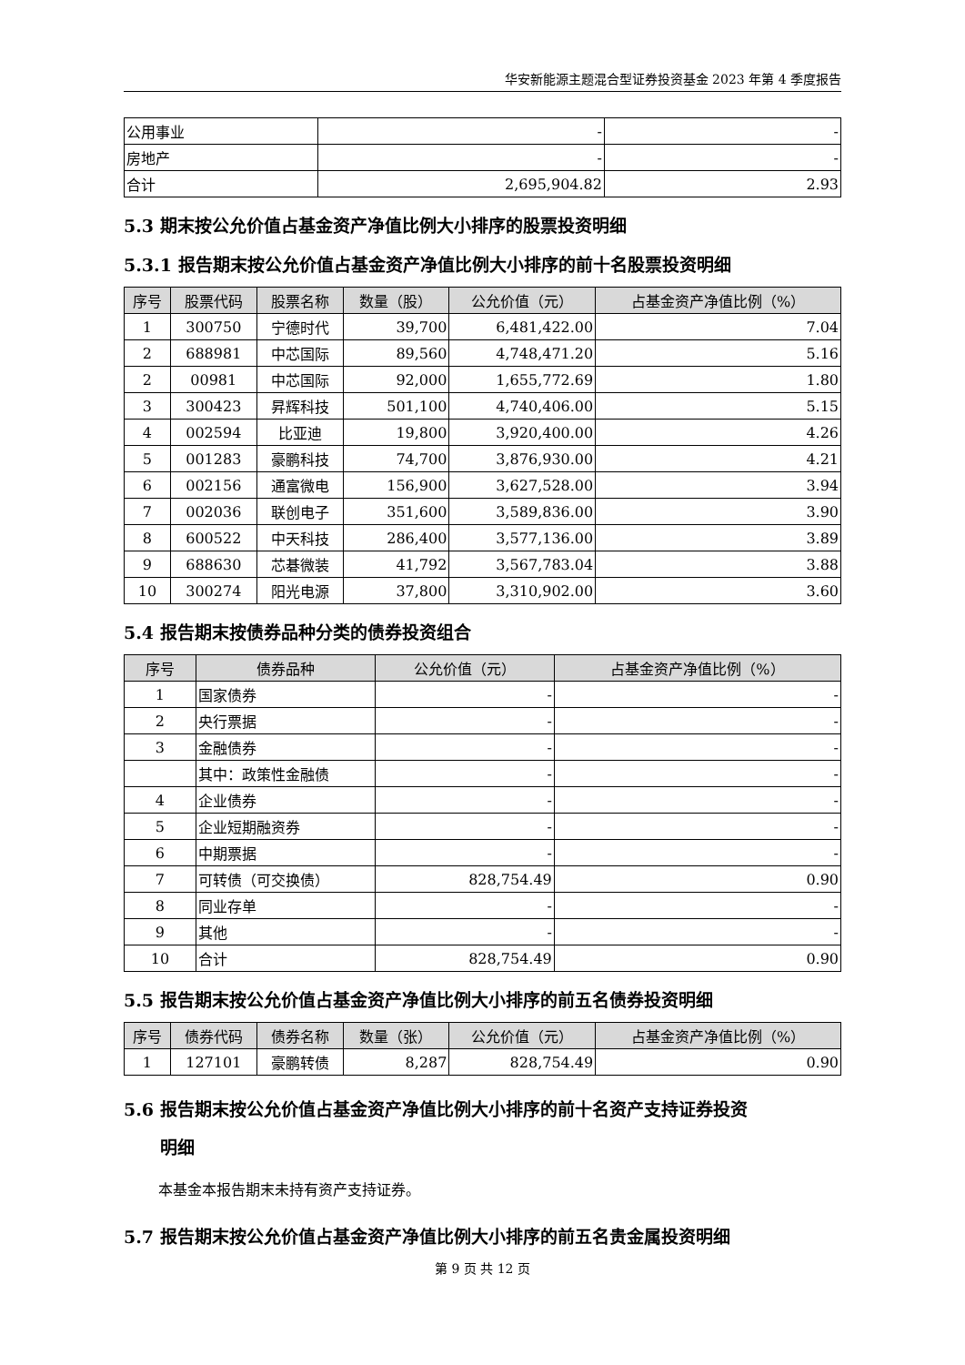华安新能源主题混合型证券投资基金 2023 年第 4 季度报告
| 公用事业 | - | - |
| 房地产 | - | - |
| 合计 | 2,695,904.82 | 2.93 |
5.3 期末按公允价值占基金资产净值比例大小排序的股票投资明细
5.3.1 报告期末按公允价值占基金资产净值比例大小排序的前十名股票投资明细
| 序号 | 股票代码 | 股票名称 | 数量（股） | 公允价值（元） | 占基金资产净值比例（%） |
| --- | --- | --- | --- | --- | --- |
| 1 | 300750 | 宁德时代 | 39,700 | 6,481,422.00 | 7.04 |
| 2 | 688981 | 中芯国际 | 89,560 | 4,748,471.20 | 5.16 |
| 2 | 00981 | 中芯国际 | 92,000 | 1,655,772.69 | 1.80 |
| 3 | 300423 | 昇辉科技 | 501,100 | 4,740,406.00 | 5.15 |
| 4 | 002594 | 比亚迪 | 19,800 | 3,920,400.00 | 4.26 |
| 5 | 001283 | 豪鹏科技 | 74,700 | 3,876,930.00 | 4.21 |
| 6 | 002156 | 通富微电 | 156,900 | 3,627,528.00 | 3.94 |
| 7 | 002036 | 联创电子 | 351,600 | 3,589,836.00 | 3.90 |
| 8 | 600522 | 中天科技 | 286,400 | 3,577,136.00 | 3.89 |
| 9 | 688630 | 芯碁微装 | 41,792 | 3,567,783.04 | 3.88 |
| 10 | 300274 | 阳光电源 | 37,800 | 3,310,902.00 | 3.60 |
5.4 报告期末按债券品种分类的债券投资组合
| 序号 | 债券品种 | 公允价值（元） | 占基金资产净值比例（%） |
| --- | --- | --- | --- |
| 1 | 国家债券 | - | - |
| 2 | 央行票据 | - | - |
| 3 | 金融债券 | - | - |
| | 其中：政策性金融债 | - | - |
| 4 | 企业债券 | - | - |
| 5 | 企业短期融资券 | - | - |
| 6 | 中期票据 | - | - |
| 7 | 可转债（可交换债） | 828,754.49 | 0.90 |
| 8 | 同业存单 | - | - |
| 9 | 其他 | - | - |
| 10 | 合计 | 828,754.49 | 0.90 |
5.5 报告期末按公允价值占基金资产净值比例大小排序的前五名债券投资明细
| 序号 | 债券代码 | 债券名称 | 数量（张） | 公允价值（元） | 占基金资产净值比例（%） |
| --- | --- | --- | --- | --- | --- |
| 1 | 127101 | 豪鹏转债 | 8,287 | 828,754.49 | 0.90 |
5.6 报告期末按公允价值占基金资产净值比例大小排序的前十名资产支持证券投资
明细
本基金本报告期末未持有资产支持证券。
5.7 报告期末按公允价值占基金资产净值比例大小排序的前五名贵金属投资明细
第 9 页 共 12 页